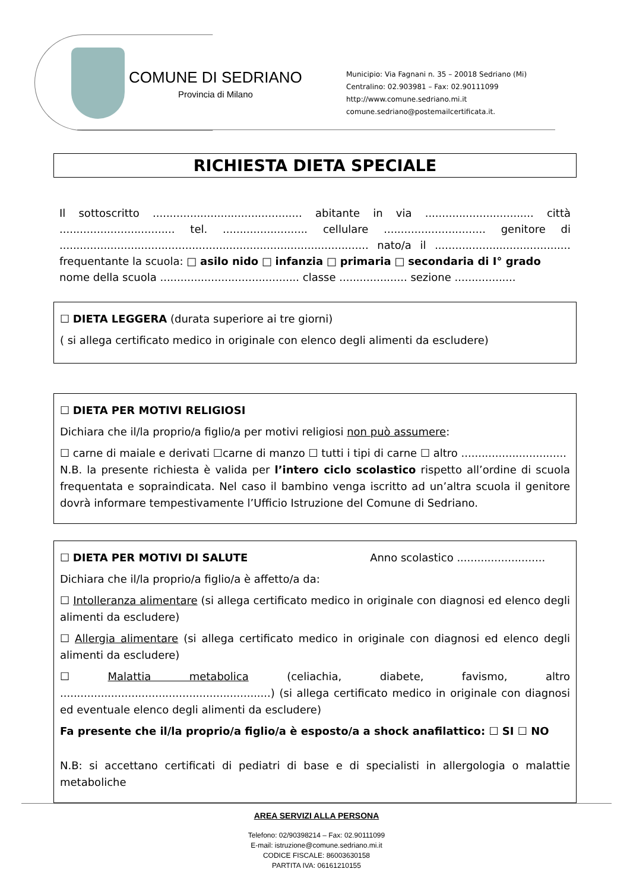COMUNE DI SEDRIANO
Provincia di Milano
Municipio: Via Fagnani n. 35 – 20018 Sedriano (Mi)
Centralino: 02.903981 – Fax: 02.90111099
http://www.comune.sedriano.mi.it
comune.sedriano@postemailcertificata.it.
RICHIESTA DIETA SPECIALE
Il sottoscritto ............................................ abitante in via ................................ città .................................. tel. ......................... cellulare .............................. genitore di ........................................................................................... nato/a il ........................................ frequentante la scuola: □ asilo nido □ infanzia □ primaria □ secondaria di I° grado
nome della scuola ......................................... classe .................... sezione ..................
☐ DIETA LEGGERA (durata superiore ai tre giorni)
( si allega certificato medico in originale con elenco degli alimenti da escludere)
☐ DIETA PER MOTIVI RELIGIOSI
Dichiara che il/la proprio/a figlio/a per motivi religiosi non può assumere:
☐ carne di maiale e derivati ☐carne di manzo ☐ tutti i tipi di carne ☐ altro ...............................
N.B. la presente richiesta è valida per l’intero ciclo scolastico rispetto all’ordine di scuola frequentata e sopraindicata. Nel caso il bambino venga iscritto ad un’altra scuola il genitore dovrà informare tempestivamente l’Ufficio Istruzione del Comune di Sedriano.
☐ DIETA PER MOTIVI DI SALUTE Anno scolastico ..........................
Dichiara che il/la proprio/a figlio/a è affetto/a da:
☐ Intolleranza alimentare (si allega certificato medico in originale con diagnosi ed elenco degli alimenti da escludere)
☐ Allergia alimentare (si allega certificato medico in originale con diagnosi ed elenco degli alimenti da escludere)
☐ Malattia metabolica (celiachia, diabete, favismo, altro ..............................................................) (si allega certificato medico in originale con diagnosi ed eventuale elenco degli alimenti da escludere)
Fa presente che il/la proprio/a figlio/a è esposto/a a shock anafilattico: ☐ SI ☐ NO
N.B: si accettano certificati di pediatri di base e di specialisti in allergologia o malattie metaboliche
AREA SERVIZI ALLA PERSONA
Telefono: 02/90398214 – Fax: 02.90111099
E-mail: istruzione@comune.sedriano.mi.it
CODICE FISCALE: 86003630158
PARTITA IVA: 06161210155